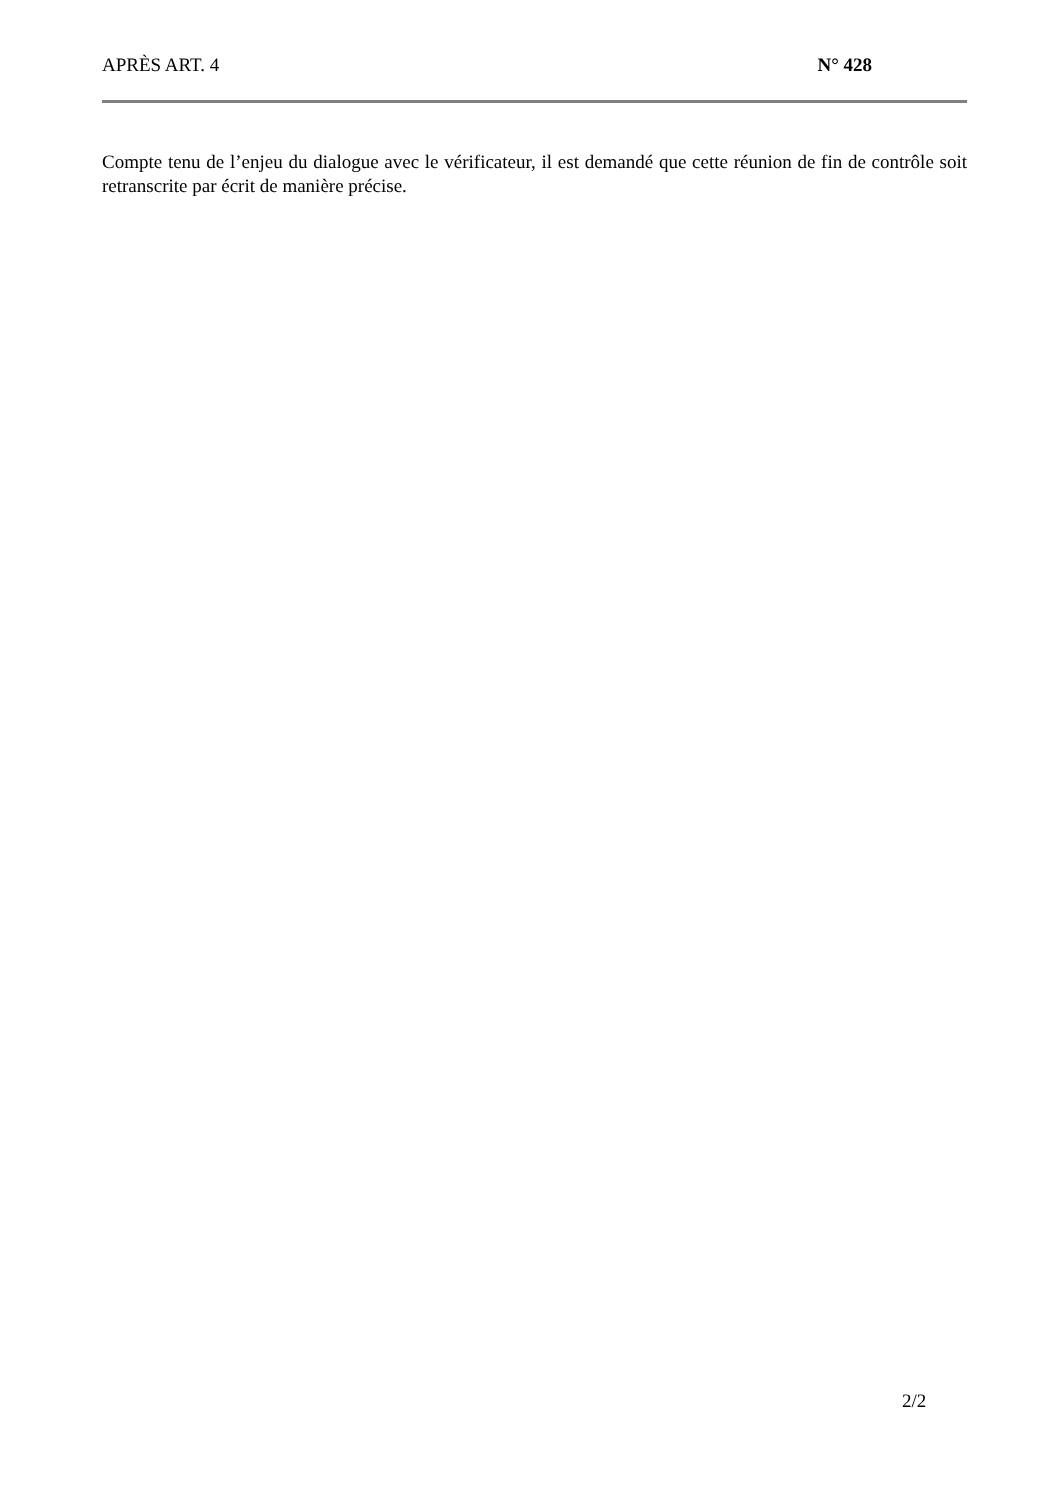APRÈS ART. 4 N° 428
Compte tenu de l’enjeu du dialogue avec le vérificateur, il est demandé que cette réunion de fin de contrôle soit retranscrite par écrit de manière précise.
2/2